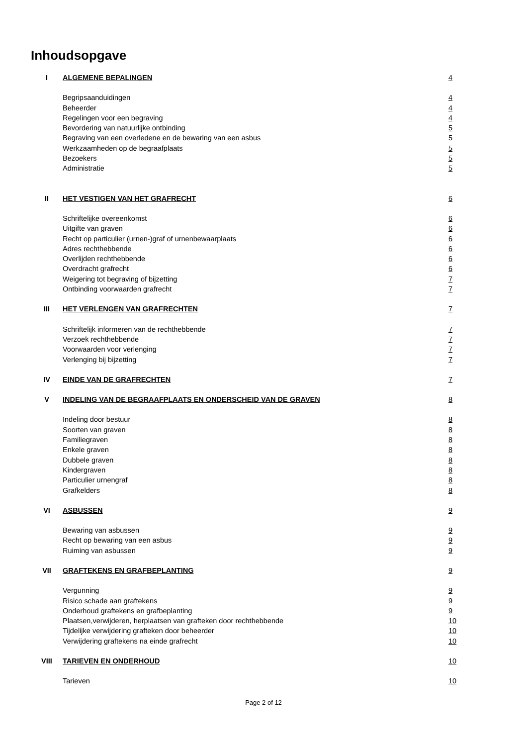Inhoudsopgave
| I | ALGEMENE BEPALINGEN | 4 |
| | Begripsaanduidingen | 4 |
| | Beheerder | 4 |
| | Regelingen voor een begraving | 4 |
| | Bevordering van natuurlijke ontbinding | 5 |
| | Begraving van een overledene en de bewaring van een asbus | 5 |
| | Werkzaamheden op de begraafplaats | 5 |
| | Bezoekers | 5 |
| | Administratie | 5 |
| II | HET VESTIGEN VAN HET GRAFRECHT | 6 |
| | Schriftelijke overeenkomst | 6 |
| | Uitgifte van graven | 6 |
| | Recht op particulier (urnen-)graf of urnenbewaarplaats | 6 |
| | Adres rechthebbende | 6 |
| | Overlijden rechthebbende | 6 |
| | Overdracht grafrecht | 6 |
| | Weigering tot begraving of bijzetting | 7 |
| | Ontbinding voorwaarden grafrecht | 7 |
| III | HET VERLENGEN VAN GRAFRECHTEN | 7 |
| | Schriftelijk informeren van de rechthebbende | 7 |
| | Verzoek rechthebbende | 7 |
| | Voorwaarden voor verlenging | 7 |
| | Verlenging bij bijzetting | 7 |
| IV | EINDE VAN DE GRAFRECHTEN | 7 |
| V | INDELING VAN DE BEGRAAFPLAATS EN ONDERSCHEID VAN DE GRAVEN | 8 |
| | Indeling door bestuur | 8 |
| | Soorten van graven | 8 |
| | Familiegraven | 8 |
| | Enkele graven | 8 |
| | Dubbele graven | 8 |
| | Kindergraven | 8 |
| | Particulier urnengraf | 8 |
| | Grafkelders | 8 |
| VI | ASBUSSEN | 9 |
| | Bewaring van asbussen | 9 |
| | Recht op bewaring van een asbus | 9 |
| | Ruiming van asbussen | 9 |
| VII | GRAFTEKENS EN GRAFBEPLANTING | 9 |
| | Vergunning | 9 |
| | Risico schade aan graftekens | 9 |
| | Onderhoud graftekens en grafbeplanting | 9 |
| | Plaatsen,verwijderen, herplaatsen van grafteken door rechthebbende | 10 |
| | Tijdelijke verwijdering grafteken door beheerder | 10 |
| | Verwijdering graftekens na einde grafrecht | 10 |
| VIII | TARIEVEN EN ONDERHOUD | 10 |
| | Tarieven | 10 |
Page 2 of 12